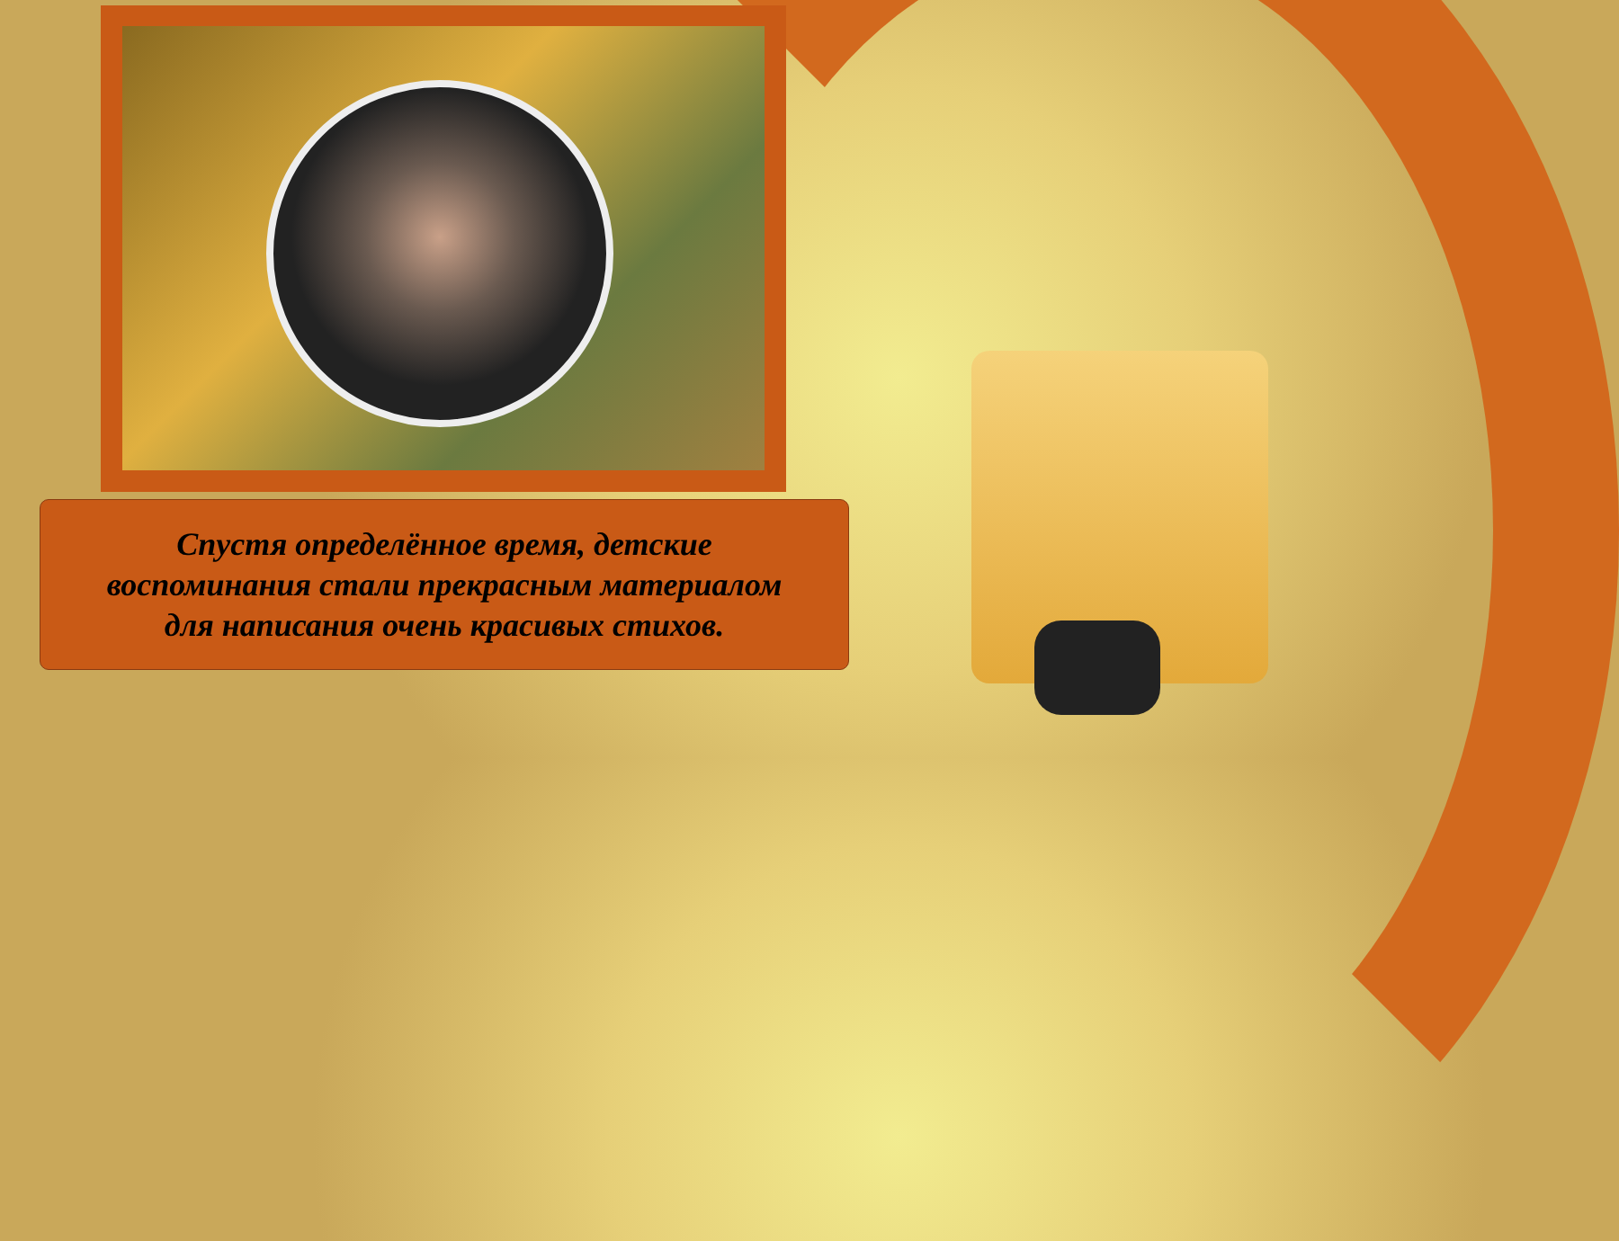Спустя определённое время, детские
воспоминания стали прекрасным материалом
для написания очень красивых стихов.